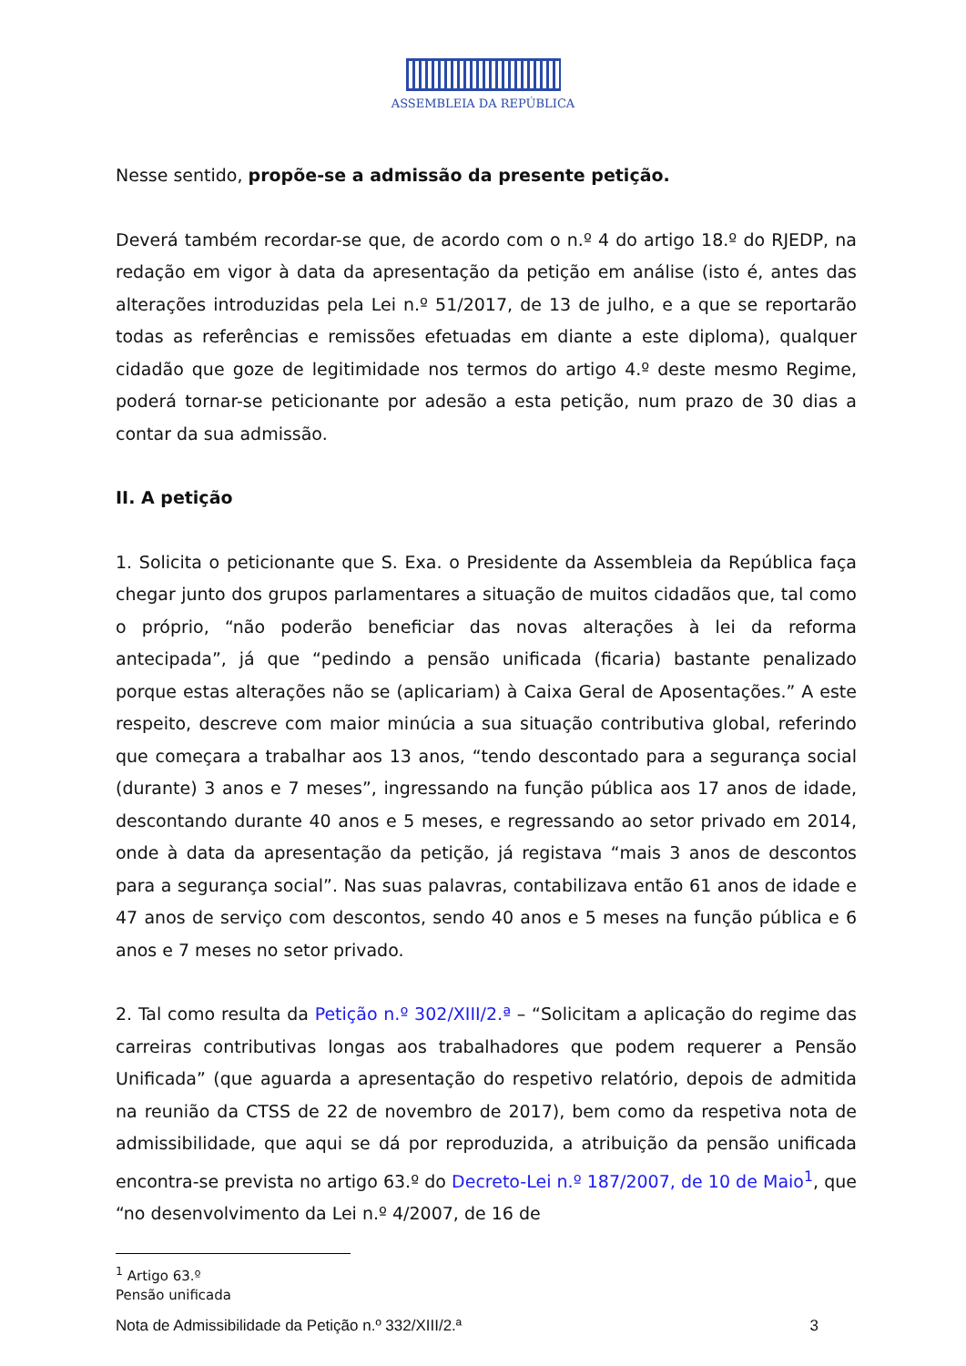ASSEMBLEIA DA REPÚBLICA
Nesse sentido, propõe-se a admissão da presente petição.
Deverá também recordar-se que, de acordo com o n.º 4 do artigo 18.º do RJEDP, na redação em vigor à data da apresentação da petição em análise (isto é, antes das alterações introduzidas pela Lei n.º 51/2017, de 13 de julho, e a que se reportarão todas as referências e remissões efetuadas em diante a este diploma), qualquer cidadão que goze de legitimidade nos termos do artigo 4.º deste mesmo Regime, poderá tornar-se peticionante por adesão a esta petição, num prazo de 30 dias a contar da sua admissão.
II. A petição
1. Solicita o peticionante que S. Exa. o Presidente da Assembleia da República faça chegar junto dos grupos parlamentares a situação de muitos cidadãos que, tal como o próprio, “não poderão beneficiar das novas alterações à lei da reforma antecipada”, já que “pedindo a pensão unificada (ficaria) bastante penalizado porque estas alterações não se (aplicariam) à Caixa Geral de Aposentações.” A este respeito, descreve com maior minúcia a sua situação contributiva global, referindo que começara a trabalhar aos 13 anos, “tendo descontado para a segurança social (durante) 3 anos e 7 meses”, ingressando na função pública aos 17 anos de idade, descontando durante 40 anos e 5 meses, e regressando ao setor privado em 2014, onde à data da apresentação da petição, já registava “mais 3 anos de descontos para a segurança social”. Nas suas palavras, contabilizava então 61 anos de idade e 47 anos de serviço com descontos, sendo 40 anos e 5 meses na função pública e 6 anos e 7 meses no setor privado.
2. Tal como resulta da Petição n.º 302/XIII/2.ª – “Solicitam a aplicação do regime das carreiras contributivas longas aos trabalhadores que podem requerer a Pensão Unificada” (que aguarda a apresentação do respetivo relatório, depois de admitida na reunião da CTSS de 22 de novembro de 2017), bem como da respetiva nota de admissibilidade, que aqui se dá por reproduzida, a atribuição da pensão unificada encontra-se prevista no artigo 63.º do Decreto-Lei n.º 187/2007, de 10 de Maio<sup>1</sup>, que “no desenvolvimento da Lei n.º 4/2007, de 16 de
<sup>1</sup> Artigo 63.º
Pensão unificada
Nota de Admissibilidade da Petição n.º 332/XIII/2.ª 3